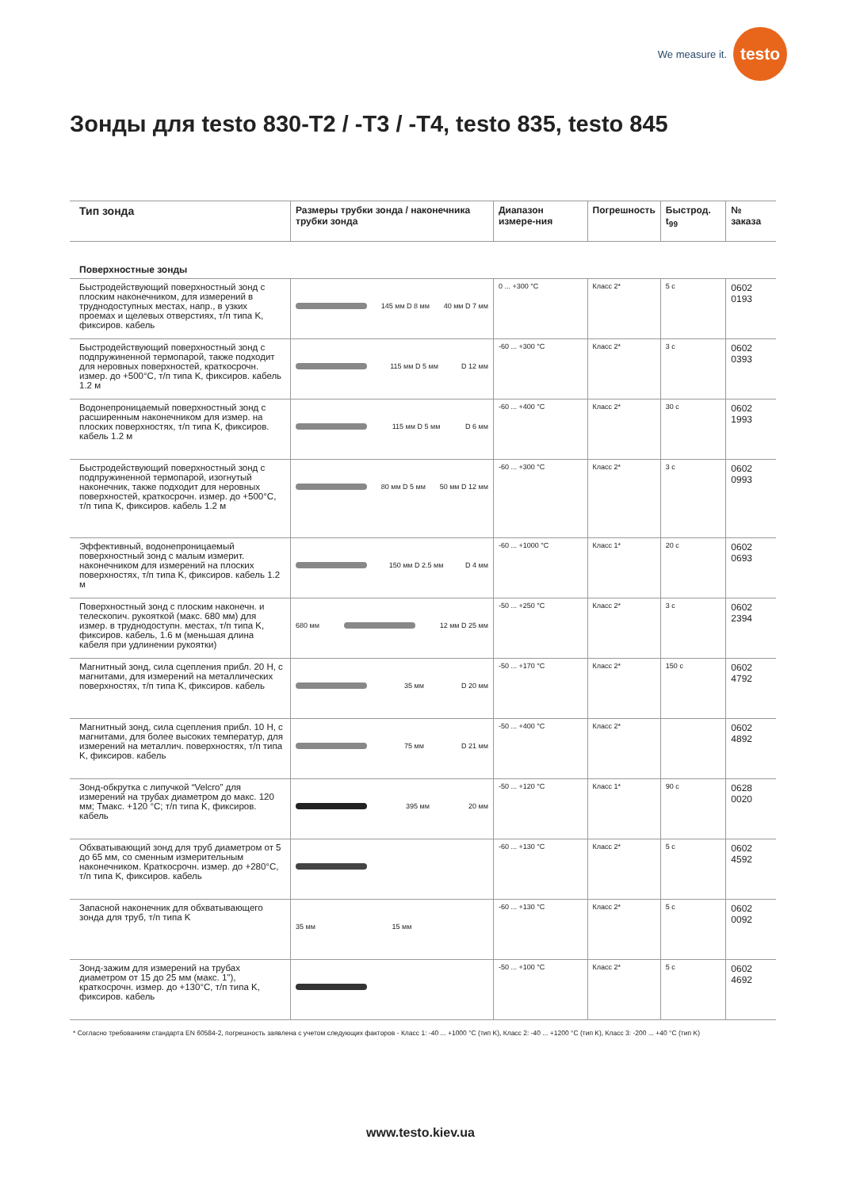We measure it.
testo
Зонды для testo 830-T2 / -T3 / -T4, testo 835, testo 845
| Тип зонда | Размеры трубки зонда / наконечника трубки зонда | Диапазон измере-ния | Погрешность | Быстрод. t<sub>99</sub> | № заказа |
| --- | --- | --- | --- | --- | --- |
| Поверхностные зонды | | | | | |
| Быстродействующий поверхностный зонд с плоским наконечником, для измерений в труднодоступных местах, напр., в узких проемах и щелевых отверстиях, т/п типа K, фиксиров. кабель | 145 мм D 8 мм 40 мм D 7 мм | 0 ... +300 °C | Класс 2* | 5 с | 0602 0193 |
| Быстродействующий поверхностный зонд с подпружиненной термопарой, также подходит для неровных поверхностей, краткосрочн. измер. до +500°C, т/п типа K, фиксиров. кабель 1.2 м | 115 мм D 5 мм D 12 мм | -60 ... +300 °C | Класс 2* | 3 с | 0602 0393 |
| Водонепроницаемый поверхностный зонд с расширенным наконечником для измер. на плоских поверхностях, т/п типа K, фиксиров. кабель 1.2 м | 115 мм D 5 мм D 6 мм | -60 ... +400 °C | Класс 2* | 30 с | 0602 1993 |
| Быстродействующий поверхностный зонд с подпружиненной термопарой, изогнутый наконечник, также подходит для неровных поверхностей, краткосрочн. измер. до +500°C, т/п типа K, фиксиров. кабель 1.2 м | 80 мм D 5 мм 50 мм D 12 мм | -60 ... +300 °C | Класс 2* | 3 с | 0602 0993 |
| Эффективный, водонепроницаемый поверхностный зонд с малым измерит. наконечником для измерений на плоских поверхностях, т/п типа K, фиксиров. кабель 1.2 м | 150 мм D 2.5 мм D 4 мм | -60 ... +1000 °C | Класс 1* | 20 с | 0602 0693 |
| Поверхностный зонд с плоским наконечн. и телескопич. рукояткой (макс. 680 мм) для измер. в труднодоступн. местах, т/п типа K, фиксиров. кабель, 1.6 м (меньшая длина кабеля при удлинении рукоятки) | 680 мм 12 мм D 25 мм | -50 ... +250 °C | Класс 2* | 3 с | 0602 2394 |
| Магнитный зонд, сила сцепления прибл. 20 Н, с магнитами, для измерений на металлических поверхностях, т/п типа K, фиксиров. кабель | 35 мм D 20 мм | -50 ... +170 °C | Класс 2* | 150 с | 0602 4792 |
| Магнитный зонд, сила сцепления прибл. 10 Н, с магнитами, для более высоких температур, для измерений на металлич. поверхностях, т/п типа K, фиксиров. кабель | 75 мм D 21 мм | -50 ... +400 °C | Класс 2* | | 0602 4892 |
| Зонд-обкрутка с липучкой “Velcro” для измерений на трубах диаметром до макс. 120 мм; Тмакс. +120 °C; т/п типа K, фиксиров. кабель | 395 мм 20 мм | -50 ... +120 °C | Класс 1* | 90 с | 0628 0020 |
| Обхватывающий зонд для труб диаметром от 5 до 65 мм, со сменным измерительным наконечником. Краткосрочн. измер. до +280°C, т/п типа K, фиксиров. кабель | | -60 ... +130 °C | Класс 2* | 5 с | 0602 4592 |
| Запасной наконечник для обхватывающего зонда для труб, т/п типа K | 35 мм 15 мм | -60 ... +130 °C | Класс 2* | 5 с | 0602 0092 |
| Зонд-зажим для измерений на трубах диаметром от 15 до 25 мм (макс. 1"), краткосрочн. измер. до +130°C, т/п типа K, фиксиров. кабель | | -50 ... +100 °C | Класс 2* | 5 с | 0602 4692 |
* Согласно требованиям стандарта EN 60584-2, погрешность заявлена с учетом следующих факторов - Класс 1: -40 ... +1000 °C (тип K), Класс 2: -40 ... +1200 °C (тип K), Класс 3: -200 ... +40 °C (тип K)
www.testo.kiev.ua